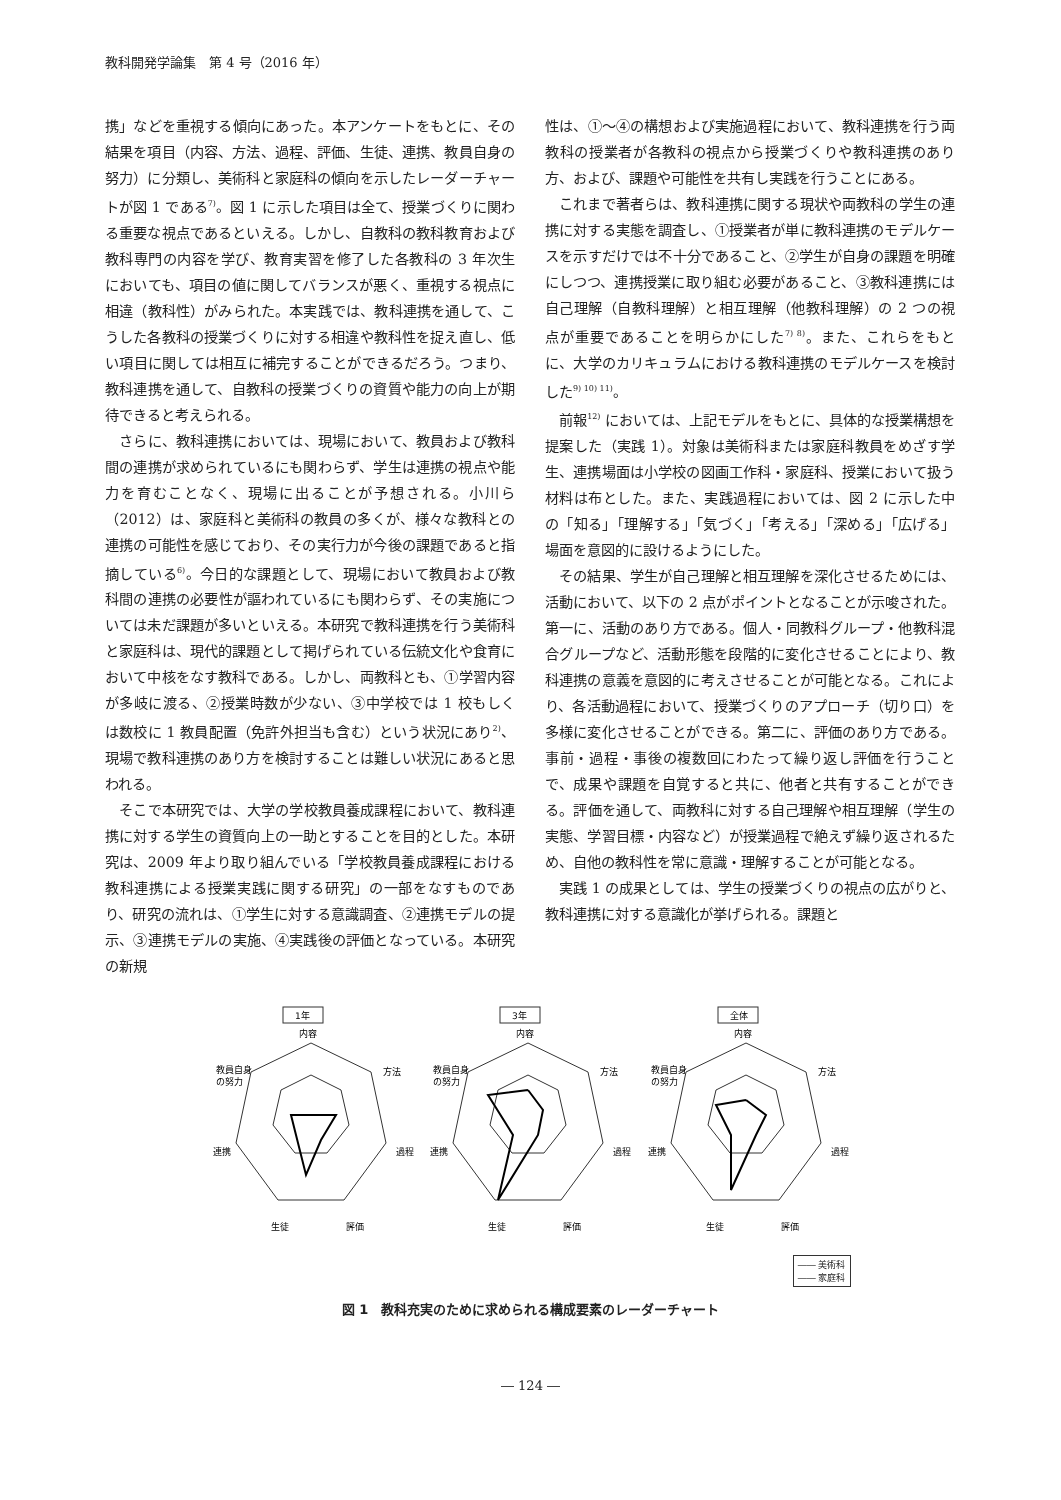教科開発学論集　第 4 号（2016 年）
携」などを重視する傾向にあった。本アンケートをもとに、その結果を項目（内容、方法、過程、評価、生徒、連携、教員自身の努力）に分類し、美術科と家庭科の傾向を示したレーダーチャートが図 1 である<sup>7)</sup>。図 1 に示した項目は全て、授業づくりに関わる重要な視点であるといえる。しかし、自教科の教科教育および教科専門の内容を学び、教育実習を修了した各教科の 3 年次生においても、項目の値に関してバランスが悪く、重視する視点に相違（教科性）がみられた。本実践では、教科連携を通して、こうした各教科の授業づくりに対する相違や教科性を捉え直し、低い項目に関しては相互に補完することができるだろう。つまり、教科連携を通して、自教科の授業づくりの資質や能力の向上が期待できると考えられる。
さらに、教科連携においては、現場において、教員および教科間の連携が求められているにも関わらず、学生は連携の視点や能力を育むことなく、現場に出ることが予想される。小川ら（2012）は、家庭科と美術科の教員の多くが、様々な教科との連携の可能性を感じており、その実行力が今後の課題であると指摘している<sup>6)</sup>。今日的な課題として、現場において教員および教科間の連携の必要性が謳われているにも関わらず、その実施については未だ課題が多いといえる。本研究で教科連携を行う美術科と家庭科は、現代的課題として掲げられている伝統文化や食育において中核をなす教科である。しかし、両教科とも、①学習内容が多岐に渡る、②授業時数が少ない、③中学校では 1 校もしくは数校に 1 教員配置（免許外担当も含む）という状況にあり<sup>2)</sup>、現場で教科連携のあり方を検討することは難しい状況にあると思われる。
そこで本研究では、大学の学校教員養成課程において、教科連携に対する学生の資質向上の一助とすることを目的とした。本研究は、2009 年より取り組んでいる「学校教員養成課程における教科連携による授業実践に関する研究」の一部をなすものであり、研究の流れは、①学生に対する意識調査、②連携モデルの提示、③連携モデルの実施、④実践後の評価となっている。本研究の新規
性は、①～④の構想および実施過程において、教科連携を行う両教科の授業者が各教科の視点から授業づくりや教科連携のあり方、および、課題や可能性を共有し実践を行うことにある。
これまで著者らは、教科連携に関する現状や両教科の学生の連携に対する実態を調査し、①授業者が単に教科連携のモデルケースを示すだけでは不十分であること、②学生が自身の課題を明確にしつつ、連携授業に取り組む必要があること、③教科連携には自己理解（自教科理解）と相互理解（他教科理解）の 2 つの視点が重要であることを明らかにした<sup>7) 8)</sup>。また、これらをもとに、大学のカリキュラムにおける教科連携のモデルケースを検討した<sup>9) 10) 11)</sup>。
前報<sup>12)</sup> においては、上記モデルをもとに、具体的な授業構想を提案した（実践 1）。対象は美術科または家庭科教員をめざす学生、連携場面は小学校の図画工作科・家庭科、授業において扱う材料は布とした。また、実践過程においては、図 2 に示した中の「知る」「理解する」「気づく」「考える」「深める」「広げる」場面を意図的に設けるようにした。
その結果、学生が自己理解と相互理解を深化させるためには、活動において、以下の 2 点がポイントとなることが示唆された。第一に、活動のあり方である。個人・同教科グループ・他教科混合グループなど、活動形態を段階的に変化させることにより、教科連携の意義を意図的に考えさせることが可能となる。これにより、各活動過程において、授業づくりのアプローチ（切り口）を多様に変化させることができる。第二に、評価のあり方である。事前・過程・事後の複数回にわたって繰り返し評価を行うことで、成果や課題を自覚すると共に、他者と共有することができる。評価を通して、両教科に対する自己理解や相互理解（学生の実態、学習目標・内容など）が授業過程で絶えず繰り返されるため、自他の教科性を常に意識・理解することが可能となる。
実践 1 の成果としては、学生の授業づくりの視点の広がりと、教科連携に対する意識化が挙げられる。課題と
1年
内容
教員自身
の努力
方法
過程
連携
生徒
評価
3年
内容
教員自身
の努力
方法
過程
連携
生徒
評価
全体
内容
教員自身
の努力
方法
過程
連携
生徒
評価
―― 美術科
―― 家庭科
図 1　教科充実のために求められる構成要素のレーダーチャート
― 124 ―